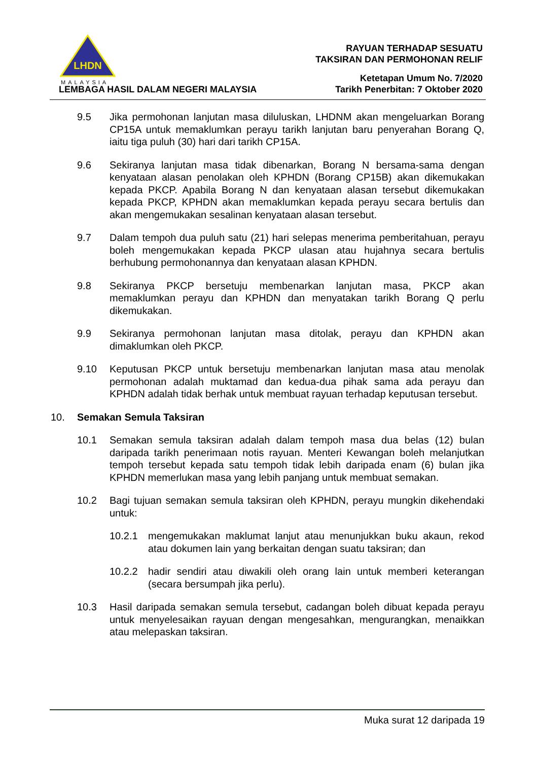LHDN
MALAYSIA
LEMBAGA HASIL DALAM NEGERI MALAYSIA
RAYUAN TERHADAP SESUATU
TAKSIRAN DAN PERMOHONAN RELIF
Ketetapan Umum No. 7/2020
Tarikh Penerbitan: 7 Oktober 2020
9.5 Jika permohonan lanjutan masa diluluskan, LHDNM akan mengeluarkan Borang CP15A untuk memaklumkan perayu tarikh lanjutan baru penyerahan Borang Q, iaitu tiga puluh (30) hari dari tarikh CP15A.
9.6 Sekiranya lanjutan masa tidak dibenarkan, Borang N bersama-sama dengan kenyataan alasan penolakan oleh KPHDN (Borang CP15B) akan dikemukakan kepada PKCP. Apabila Borang N dan kenyataan alasan tersebut dikemukakan kepada PKCP, KPHDN akan memaklumkan kepada perayu secara bertulis dan akan mengemukakan sesalinan kenyataan alasan tersebut.
9.7 Dalam tempoh dua puluh satu (21) hari selepas menerima pemberitahuan, perayu boleh mengemukakan kepada PKCP ulasan atau hujahnya secara bertulis berhubung permohonannya dan kenyataan alasan KPHDN.
9.8 Sekiranya PKCP bersetuju membenarkan lanjutan masa, PKCP akan memaklumkan perayu dan KPHDN dan menyatakan tarikh Borang Q perlu dikemukakan.
9.9 Sekiranya permohonan lanjutan masa ditolak, perayu dan KPHDN akan dimaklumkan oleh PKCP.
9.10 Keputusan PKCP untuk bersetuju membenarkan lanjutan masa atau menolak permohonan adalah muktamad dan kedua-dua pihak sama ada perayu dan KPHDN adalah tidak berhak untuk membuat rayuan terhadap keputusan tersebut.
10. Semakan Semula Taksiran
10.1 Semakan semula taksiran adalah dalam tempoh masa dua belas (12) bulan daripada tarikh penerimaan notis rayuan. Menteri Kewangan boleh melanjutkan tempoh tersebut kepada satu tempoh tidak lebih daripada enam (6) bulan jika KPHDN memerlukan masa yang lebih panjang untuk membuat semakan.
10.2 Bagi tujuan semakan semula taksiran oleh KPHDN, perayu mungkin dikehendaki untuk:
10.2.1 mengemukakan maklumat lanjut atau menunjukkan buku akaun, rekod atau dokumen lain yang berkaitan dengan suatu taksiran; dan
10.2.2 hadir sendiri atau diwakili oleh orang lain untuk memberi keterangan (secara bersumpah jika perlu).
10.3 Hasil daripada semakan semula tersebut, cadangan boleh dibuat kepada perayu untuk menyelesaikan rayuan dengan mengesahkan, mengurangkan, menaikkan atau melepaskan taksiran.
Muka surat 12 daripada 19